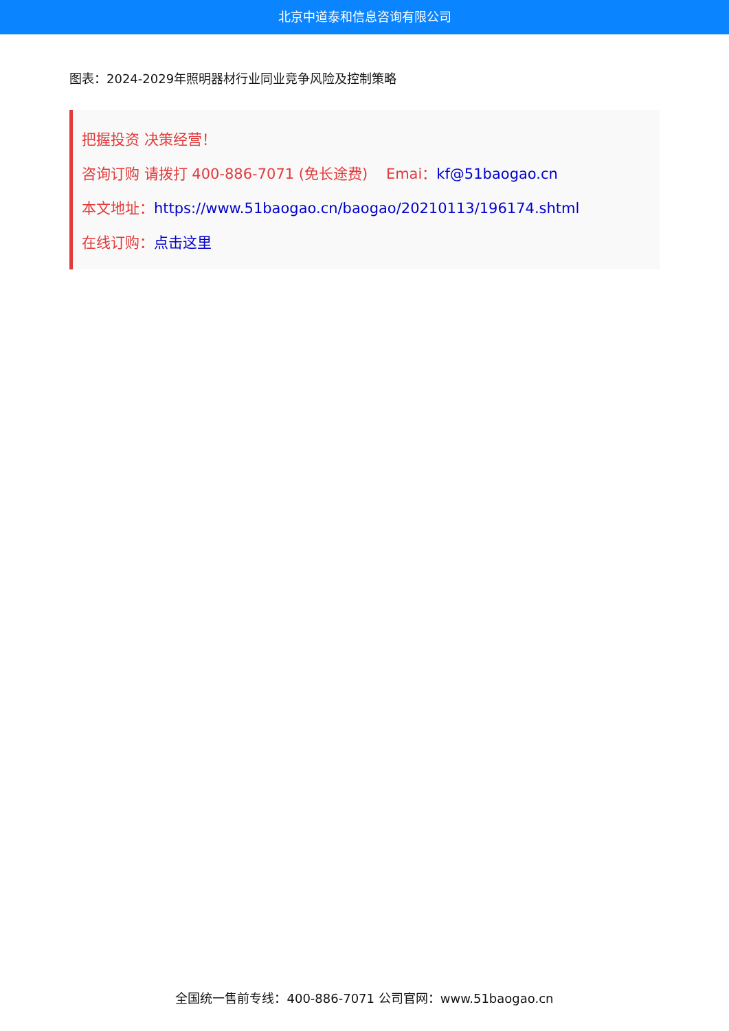北京中道泰和信息咨询有限公司
图表：2024-2029年照明器材行业同业竞争风险及控制策略
把握投资 决策经营！
咨询订购 请拨打 400-886-7071 (免长途费) Emai：kf@51baogao.cn
本文地址：https://www.51baogao.cn/baogao/20210113/196174.shtml
在线订购：点击这里
全国统一售前专线：400-886-7071 公司官网：www.51baogao.cn